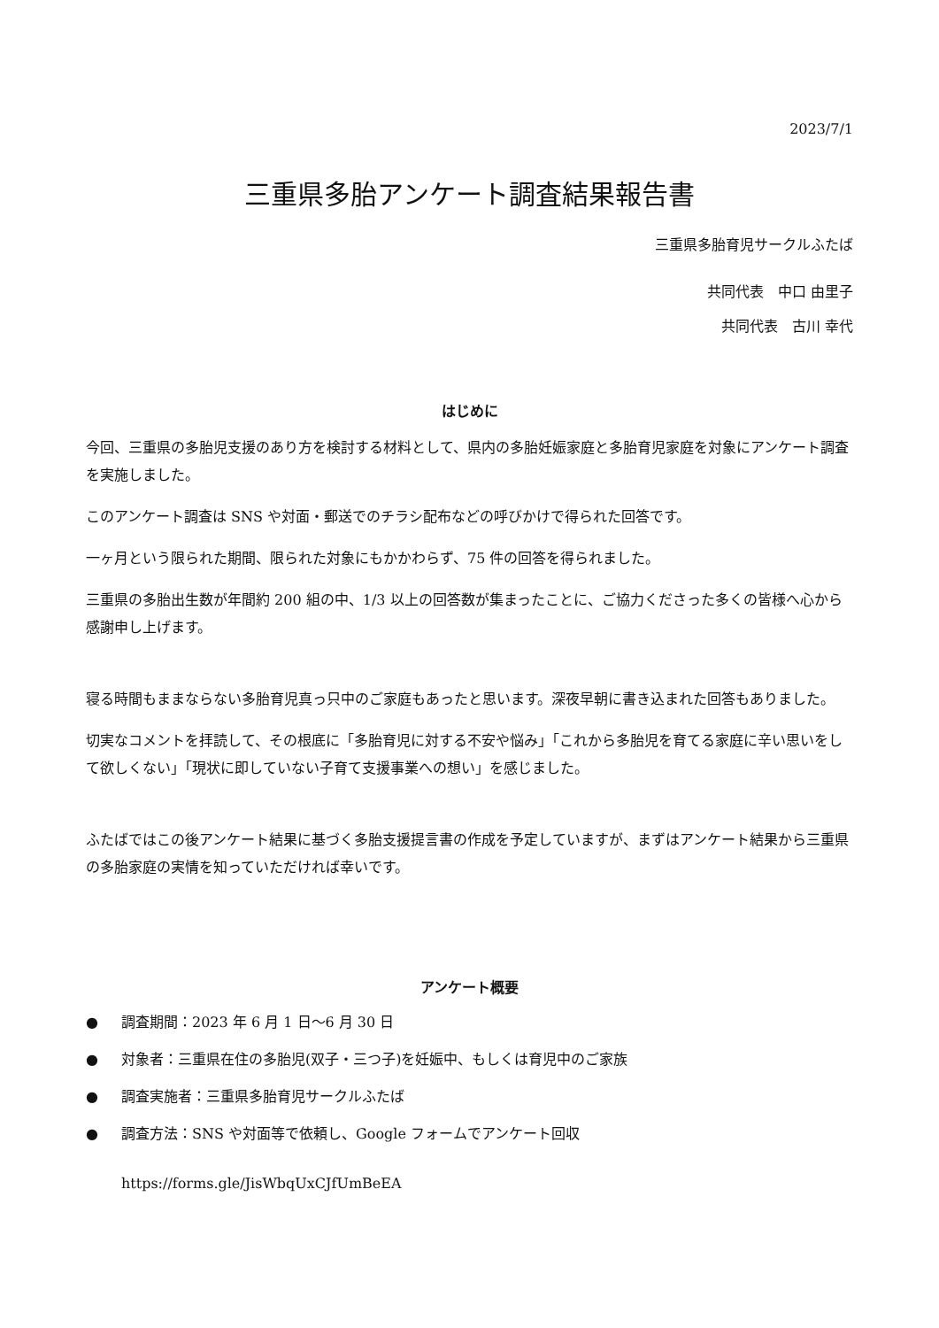2023/7/1
三重県多胎アンケート調査結果報告書
三重県多胎育児サークルふたば
共同代表　中口 由里子
共同代表　古川 幸代
はじめに
今回、三重県の多胎児支援のあり方を検討する材料として、県内の多胎妊娠家庭と多胎育児家庭を対象にアンケート調査を実施しました。
このアンケート調査は SNS や対面・郵送でのチラシ配布などの呼びかけで得られた回答です。
一ヶ月という限られた期間、限られた対象にもかかわらず、75 件の回答を得られました。
三重県の多胎出生数が年間約 200 組の中、1/3 以上の回答数が集まったことに、ご協力くださった多くの皆様へ心から感謝申し上げます。
寝る時間もままならない多胎育児真っ只中のご家庭もあったと思います。深夜早朝に書き込まれた回答もありました。
切実なコメントを拝読して、その根底に「多胎育児に対する不安や悩み」「これから多胎児を育てる家庭に辛い思いをして欲しくない」「現状に即していない子育て支援事業への想い」を感じました。
ふたばではこの後アンケート結果に基づく多胎支援提言書の作成を予定していますが、まずはアンケート結果から三重県の多胎家庭の実情を知っていただければ幸いです。
アンケート概要
● 調査期間：2023 年 6 月 1 日～6 月 30 日
● 対象者：三重県在住の多胎児(双子・三つ子)を妊娠中、もしくは育児中のご家族
● 調査実施者：三重県多胎育児サークルふたば
● 調査方法：SNS や対面等で依頼し、Google フォームでアンケート回収
https://forms.gle/JisWbqUxCJfUmBeEA